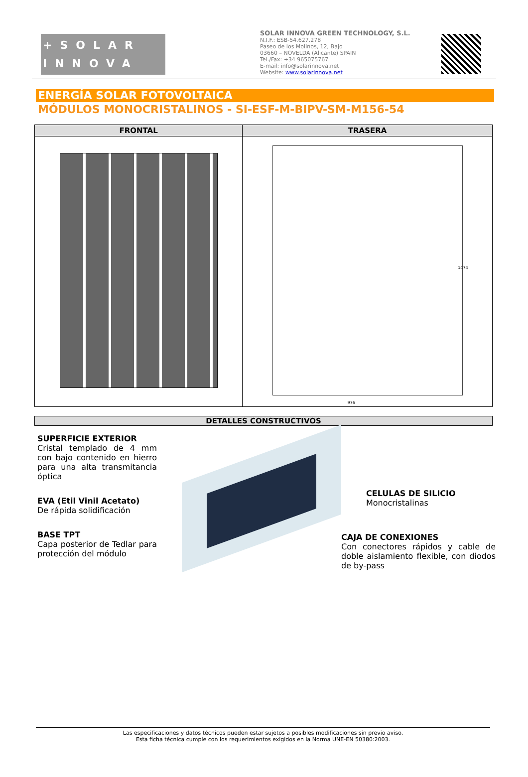+SOLAR
INNOVA
SOLAR INNOVA GREEN TECHNOLOGY, S.L.
N.I.F.: ESB-54.627.278
Paseo de los Molinos, 12, Bajo
03660 – NOVELDA (Alicante) SPAIN
Tel./Fax: +34 965075767
E-mail: info@solarinnova.net
Website: www.solarinnova.net
ENERGÍA SOLAR FOTOVOLTAICA
MÓDULOS MONOCRISTALINOS - SI-ESF-M-BIPV-SM-M156-54
| FRONTAL | TRASERA |
| --- | --- |
| | 1474 976 |
DETALLES CONSTRUCTIVOS
SUPERFICIE EXTERIOR
Cristal templado de 4 mm con bajo contenido en hierro para una alta transmitancia óptica
EVA (Etil Vinil Acetato)
De rápida solidificación
BASE TPT
Capa posterior de Tedlar para protección del módulo
CELULAS DE SILICIO
Monocristalinas
CAJA DE CONEXIONES
Con conectores rápidos y cable de doble aislamiento flexible, con diodos de by-pass
Las especificaciones y datos técnicos pueden estar sujetos a posibles modificaciones sin previo aviso.
Esta ficha técnica cumple con los requerimientos exigidos en la Norma UNE-EN 50380:2003.